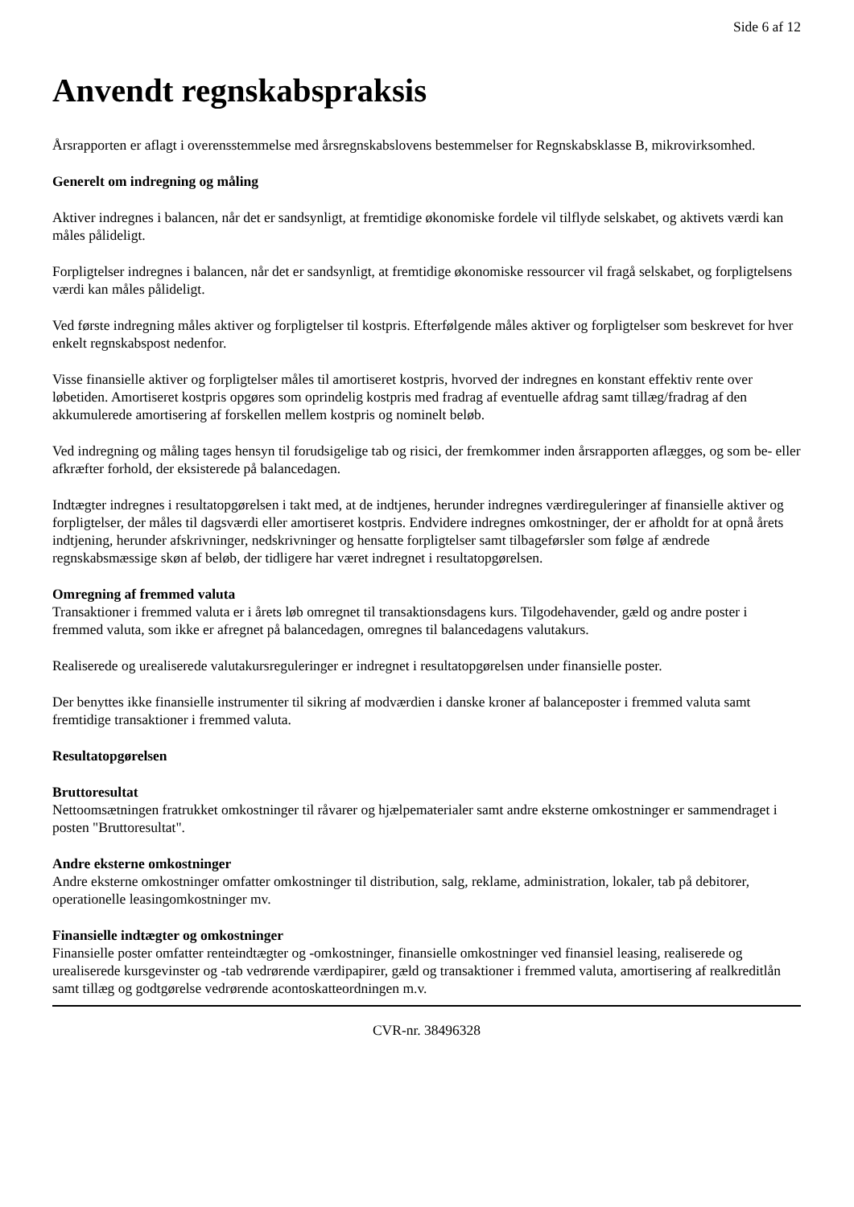Side 6 af 12
Anvendt regnskabspraksis
Årsrapporten er aflagt i overensstemmelse med årsregnskabslovens bestemmelser for Regnskabsklasse B, mikrovirksomhed.
Generelt om indregning og måling
Aktiver indregnes i balancen, når det er sandsynligt, at fremtidige økonomiske fordele vil tilflyde selskabet, og aktivets værdi kan måles pålideligt.
Forpligtelser indregnes i balancen, når det er sandsynligt, at fremtidige økonomiske ressourcer vil fragå selskabet, og forpligtelsens værdi kan måles pålideligt.
Ved første indregning måles aktiver og forpligtelser til kostpris. Efterfølgende måles aktiver og forpligtelser som beskrevet for hver enkelt regnskabspost nedenfor.
Visse finansielle aktiver og forpligtelser måles til amortiseret kostpris, hvorved der indregnes en konstant effektiv rente over løbetiden. Amortiseret kostpris opgøres som oprindelig kostpris med fradrag af eventuelle afdrag samt tillæg/fradrag af den akkumulerede amortisering af forskellen mellem kostpris og nominelt beløb.
Ved indregning og måling tages hensyn til forudsigelige tab og risici, der fremkommer inden årsrapporten aflægges, og som be- eller afkræfter forhold, der eksisterede på balancedagen.
Indtægter indregnes i resultatopgørelsen i takt med, at de indtjenes, herunder indregnes værdireguleringer af finansielle aktiver og forpligtelser, der måles til dagsværdi eller amortiseret kostpris. Endvidere indregnes omkostninger, der er afholdt for at opnå årets indtjening, herunder afskrivninger, nedskrivninger og hensatte forpligtelser samt tilbageførsler som følge af ændrede regnskabsmæssige skøn af beløb, der tidligere har været indregnet i resultatopgørelsen.
Omregning af fremmed valuta
Transaktioner i fremmed valuta er i årets løb omregnet til transaktionsdagens kurs. Tilgodehavender, gæld og andre poster i fremmed valuta, som ikke er afregnet på balancedagen, omregnes til balancedagens valutakurs.
Realiserede og urealiserede valutakursreguleringer er indregnet i resultatopgørelsen under finansielle poster.
Der benyttes ikke finansielle instrumenter til sikring af modværdien i danske kroner af balanceposter i fremmed valuta samt fremtidige transaktioner i fremmed valuta.
Resultatopgørelsen
Bruttoresultat
Nettoomsætningen fratrukket omkostninger til råvarer og hjælpematerialer samt andre eksterne omkostninger er sammendraget i posten "Bruttoresultat".
Andre eksterne omkostninger
Andre eksterne omkostninger omfatter omkostninger til distribution, salg, reklame, administration, lokaler, tab på debitorer, operationelle leasingomkostninger mv.
Finansielle indtægter og omkostninger
Finansielle poster omfatter renteindtægter og -omkostninger, finansielle omkostninger ved finansiel leasing, realiserede og urealiserede kursgevinster og -tab vedrørende værdipapirer, gæld og transaktioner i fremmed valuta, amortisering af realkreditlån samt tillæg og godtgørelse vedrørende acontoskatteordningen m.v.
CVR-nr. 38496328